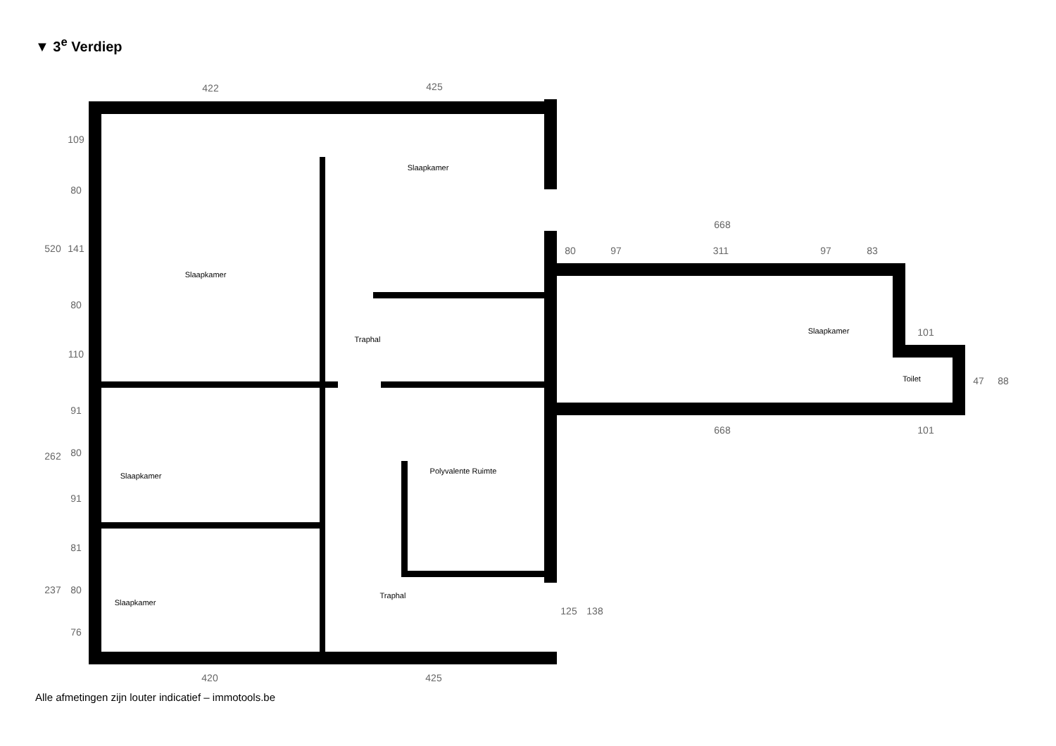▼ 3<sup>e</sup> Verdiep
Slaapkamer
Slaapkamer
Traphal
Slaapkamer
Slaapkamer
Polyvalente Ruimte
Traphal
Slaapkamer
Toilet
422
425
668
80
97
311
97
83
101
668
101
47
88
520
109
80
141
80
110
91
262
80
91
81
237
80
76
125
138
420
425
Alle afmetingen zijn louter indicatief – immotools.be